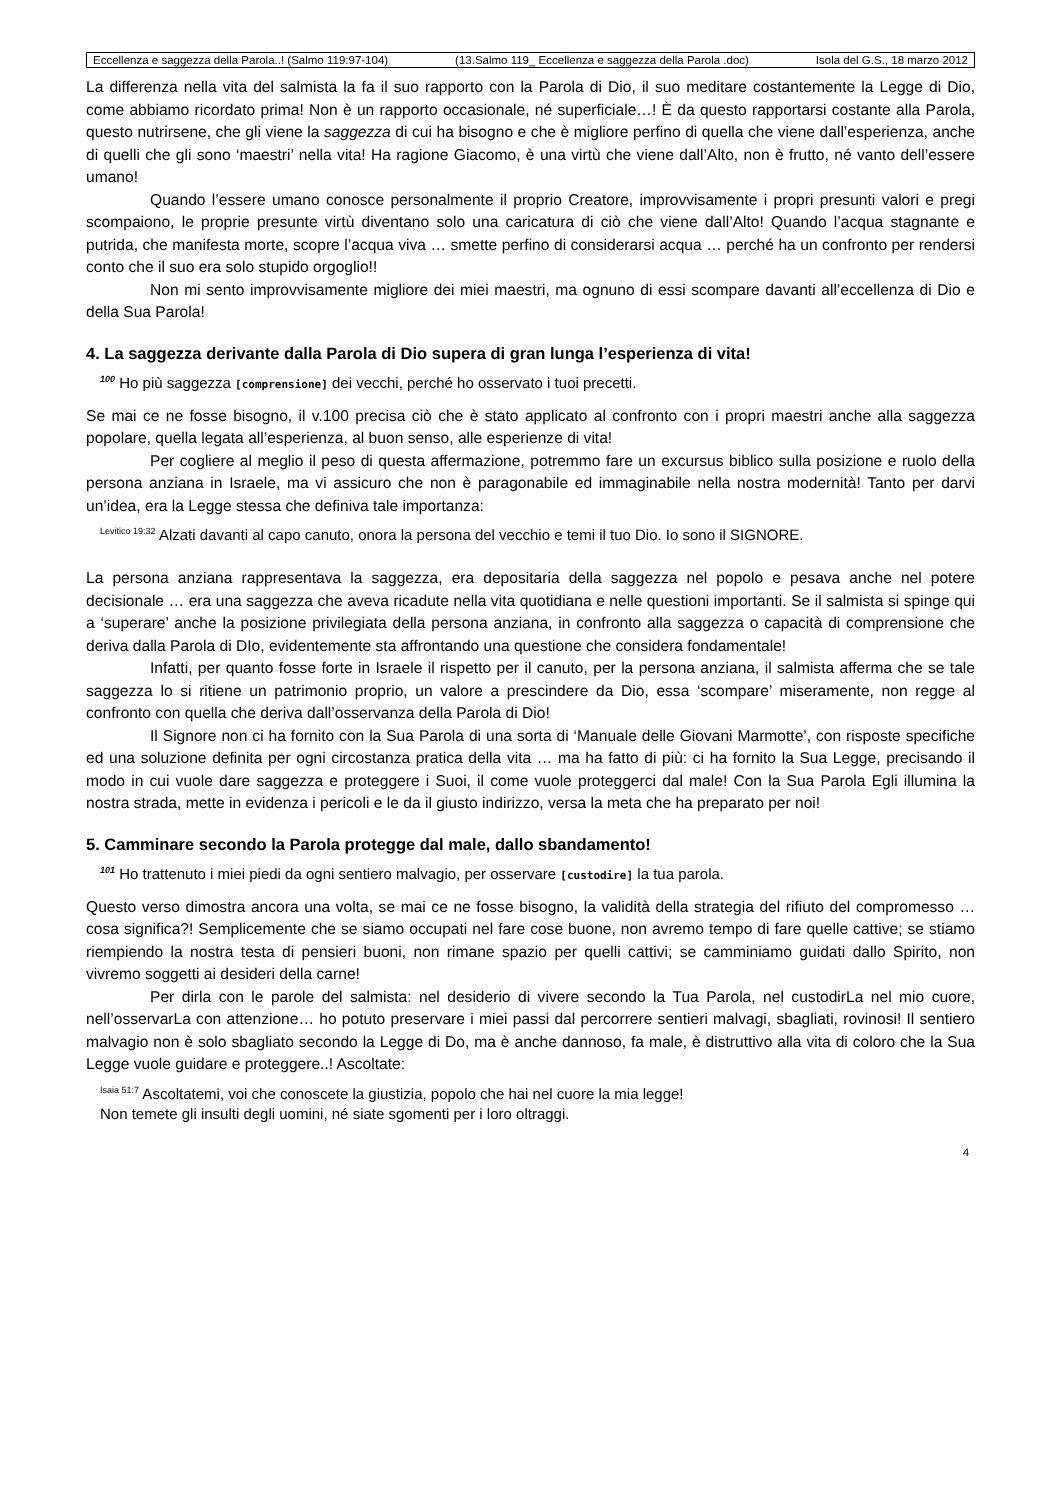Eccellenza e saggezza della Parola..! (Salmo 119:97-104) (13.Salmo 119_ Eccellenza e saggezza della Parola .doc) Isola del G.S., 18 marzo 2012
La differenza nella vita del salmista la fa il suo rapporto con la Parola di Dio, il suo meditare costantemente la Legge di Dio, come abbiamo ricordato prima! Non è un rapporto occasionale, né superficiale…! È da questo rapportarsi costante alla Parola, questo nutrirsene, che gli viene la saggezza di cui ha bisogno e che è migliore perfino di quella che viene dall’esperienza, anche di quelli che gli sono ‘maestri’ nella vita! Ha ragione Giacomo, è una virtù che viene dall’Alto, non è frutto, né vanto dell’essere umano!
Quando l’essere umano conosce personalmente il proprio Creatore, improvvisamente i propri presunti valori e pregi scompaiono, le proprie presunte virtù diventano solo una caricatura di ciò che viene dall’Alto! Quando l’acqua stagnante e putrida, che manifesta morte, scopre l’acqua viva … smette perfino di considerarsi acqua … perché ha un confronto per rendersi conto che il suo era solo stupido orgoglio!!
Non mi sento improvvisamente migliore dei miei maestri, ma ognuno di essi scompare davanti all’eccellenza di Dio e della Sua Parola!
4. La saggezza derivante dalla Parola di Dio supera di gran lunga l’esperienza di vita!
<sup>100</sup> Ho più saggezza [comprensione] dei vecchi, perché ho osservato i tuoi precetti.
Se mai ce ne fosse bisogno, il v.100 precisa ciò che è stato applicato al confronto con i propri maestri anche alla saggezza popolare, quella legata all’esperienza, al buon senso, alle esperienze di vita!
Per cogliere al meglio il peso di questa affermazione, potremmo fare un excursus biblico sulla posizione e ruolo della persona anziana in Israele, ma vi assicuro che non è paragonabile ed immaginabile nella nostra modernità! Tanto per darvi un’idea, era la Legge stessa che definiva tale importanza:
<sup>Levitico 19:32</sup> Alzati davanti al capo canuto, onora la persona del vecchio e temi il tuo Dio. Io sono il SIGNORE.
La persona anziana rappresentava la saggezza, era depositaria della saggezza nel popolo e pesava anche nel potere decisionale … era una saggezza che aveva ricadute nella vita quotidiana e nelle questioni importanti. Se il salmista si spinge qui a ‘superare’ anche la posizione privilegiata della persona anziana, in confronto alla saggezza o capacità di comprensione che deriva dalla Parola di DIo, evidentemente sta affrontando una questione che considera fondamentale!
Infatti, per quanto fosse forte in Israele il rispetto per il canuto, per la persona anziana, il salmista afferma che se tale saggezza lo si ritiene un patrimonio proprio, un valore a prescindere da Dio, essa ‘scompare’ miseramente, non regge al confronto con quella che deriva dall’osservanza della Parola di Dio!
Il Signore non ci ha fornito con la Sua Parola di una sorta di ‘Manuale delle Giovani Marmotte’, con risposte specifiche ed una soluzione definita per ogni circostanza pratica della vita … ma ha fatto di più: ci ha fornito la Sua Legge, precisando il modo in cui vuole dare saggezza e proteggere i Suoi, il come vuole proteggerci dal male! Con la Sua Parola Egli illumina la nostra strada, mette in evidenza i pericoli e le da il giusto indirizzo, versa la meta che ha preparato per noi!
5. Camminare secondo la Parola protegge dal male, dallo sbandamento!
<sup>101</sup> Ho trattenuto i miei piedi da ogni sentiero malvagio, per osservare [custodire] la tua parola.
Questo verso dimostra ancora una volta, se mai ce ne fosse bisogno, la validità della strategia del rifiuto del compromesso … cosa significa?! Semplicemente che se siamo occupati nel fare cose buone, non avremo tempo di fare quelle cattive; se stiamo riempiendo la nostra testa di pensieri buoni, non rimane spazio per quelli cattivi; se camminiamo guidati dallo Spirito, non vivremo soggetti ai desideri della carne!
Per dirla con le parole del salmista: nel desiderio di vivere secondo la Tua Parola, nel custodirLa nel mio cuore, nell’osservarLa con attenzione… ho potuto preservare i miei passi dal percorrere sentieri malvagi, sbagliati, rovinosi! Il sentiero malvagio non è solo sbagliato secondo la Legge di Do, ma è anche dannoso, fa male, è distruttivo alla vita di coloro che la Sua Legge vuole guidare e proteggere..! Ascoltate:
<sup>Isaia 51:7</sup> Ascoltatemi, voi che conoscete la giustizia, popolo che hai nel cuore la mia legge!
Non temete gli insulti degli uomini, né siate sgomenti per i loro oltraggi.
4